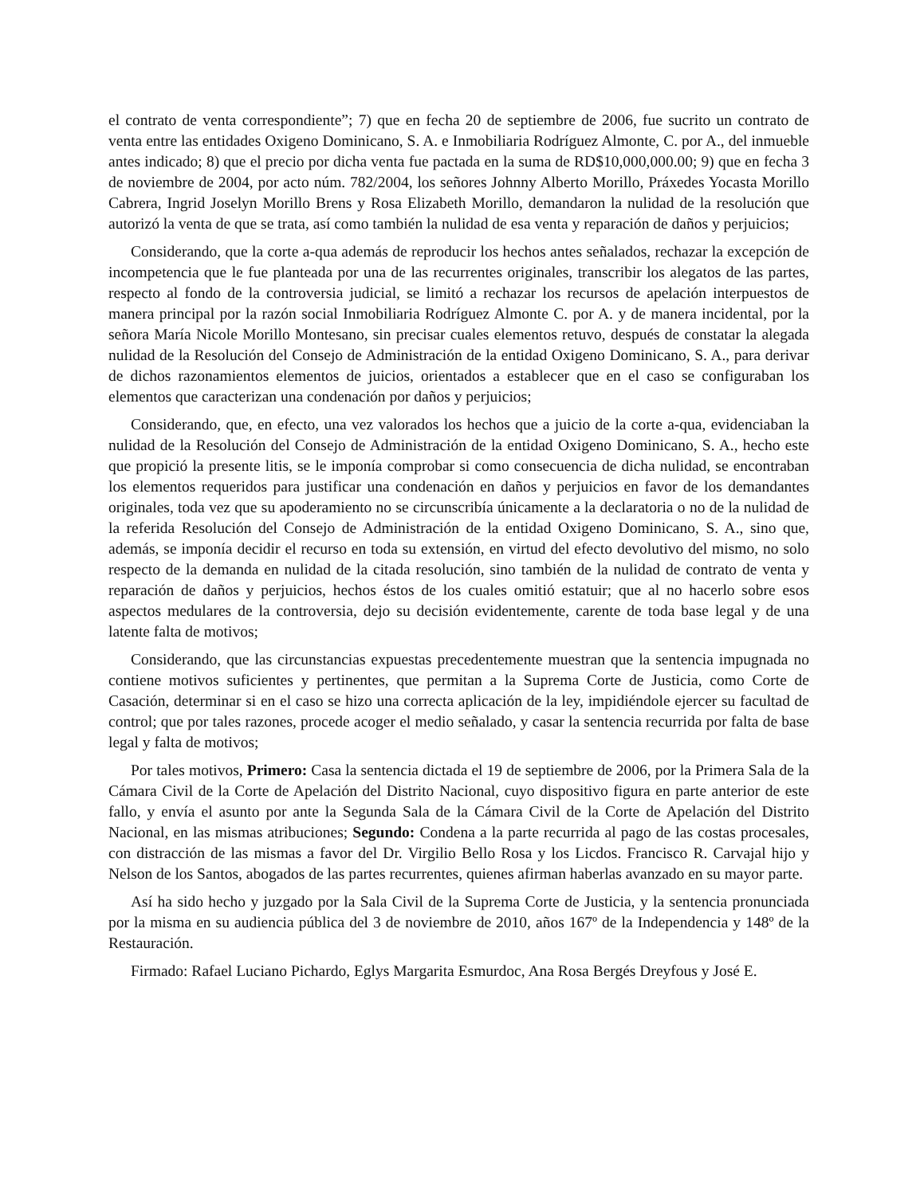el contrato de venta correspondiente”; 7) que en fecha 20 de septiembre de 2006, fue sucrito un contrato de venta entre las entidades Oxigeno Dominicano, S. A. e Inmobiliaria Rodríguez Almonte, C. por A., del inmueble antes indicado; 8) que el precio por dicha venta fue pactada en la suma de RD$10,000,000.00; 9) que en fecha 3 de noviembre de 2004, por acto núm. 782/2004, los señores Johnny Alberto Morillo, Práxedes Yocasta Morillo Cabrera, Ingrid Joselyn Morillo Brens y Rosa Elizabeth Morillo, demandaron la nulidad de la resolución que autorizó la venta de que se trata, así como también la nulidad de esa venta y reparación de daños y perjuicios;
Considerando, que la corte a-qua además de reproducir los hechos antes señalados, rechazar la excepción de incompetencia que le fue planteada por una de las recurrentes originales, transcribir los alegatos de las partes, respecto al fondo de la controversia judicial, se limitó a rechazar los recursos de apelación interpuestos de manera principal por la razón social Inmobiliaria Rodríguez Almonte C. por A. y de manera incidental, por la señora María Nicole Morillo Montesano, sin precisar cuales elementos retuvo, después de constatar la alegada nulidad de la Resolución del Consejo de Administración de la entidad Oxigeno Dominicano, S. A., para derivar de dichos razonamientos elementos de juicios, orientados a establecer que en el caso se configuraban los elementos que caracterizan una condenación por daños y perjuicios;
Considerando, que, en efecto, una vez valorados los hechos que a juicio de la corte a-qua, evidenciaban la nulidad de la Resolución del Consejo de Administración de la entidad Oxigeno Dominicano, S. A., hecho este que propició la presente litis, se le imponía comprobar si como consecuencia de dicha nulidad, se encontraban los elementos requeridos para justificar una condenación en daños y perjuicios en favor de los demandantes originales, toda vez que su apoderamiento no se circunscribía únicamente a la declaratoria o no de la nulidad de la referida Resolución del Consejo de Administración de la entidad Oxigeno Dominicano, S. A., sino que, además, se imponía decidir el recurso en toda su extensión, en virtud del efecto devolutivo del mismo, no solo respecto de la demanda en nulidad de la citada resolución, sino también de la nulidad de contrato de venta y reparación de daños y perjuicios, hechos éstos de los cuales omitió estatuir; que al no hacerlo sobre esos aspectos medulares de la controversia, dejo su decisión evidentemente, carente de toda base legal y de una latente falta de motivos;
Considerando, que las circunstancias expuestas precedentemente muestran que la sentencia impugnada no contiene motivos suficientes y pertinentes, que permitan a la Suprema Corte de Justicia, como Corte de Casación, determinar si en el caso se hizo una correcta aplicación de la ley, impidiéndole ejercer su facultad de control; que por tales razones, procede acoger el medio señalado, y casar la sentencia recurrida por falta de base legal y falta de motivos;
Por tales motivos, Primero: Casa la sentencia dictada el 19 de septiembre de 2006, por la Primera Sala de la Cámara Civil de la Corte de Apelación del Distrito Nacional, cuyo dispositivo figura en parte anterior de este fallo, y envía el asunto por ante la Segunda Sala de la Cámara Civil de la Corte de Apelación del Distrito Nacional, en las mismas atribuciones; Segundo: Condena a la parte recurrida al pago de las costas procesales, con distracción de las mismas a favor del Dr. Virgilio Bello Rosa y los Licdos. Francisco R. Carvajal hijo y Nelson de los Santos, abogados de las partes recurrentes, quienes afirman haberlas avanzado en su mayor parte.
Así ha sido hecho y juzgado por la Sala Civil de la Suprema Corte de Justicia, y la sentencia pronunciada por la misma en su audiencia pública del 3 de noviembre de 2010, años 167º de la Independencia y 148º de la Restauración.
Firmado: Rafael Luciano Pichardo, Eglys Margarita Esmurdoc, Ana Rosa Bergés Dreyfous y José E.